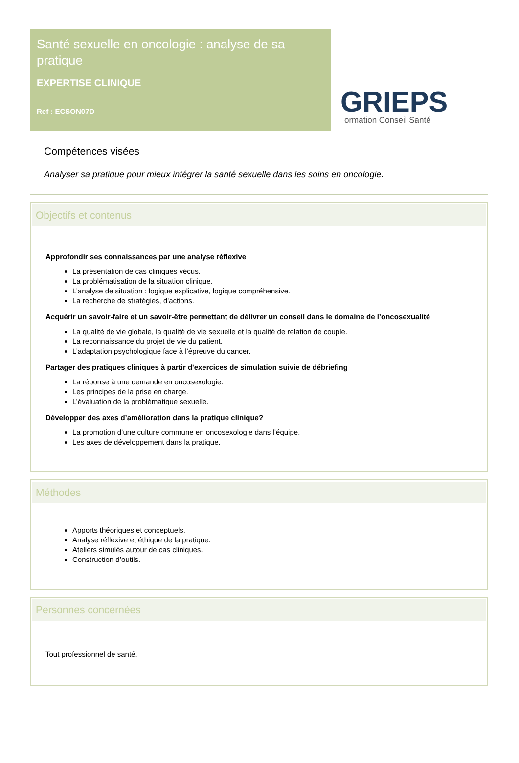Santé sexuelle en oncologie : analyse de sa pratique
EXPERTISE CLINIQUE
Ref : ECSON07D
GRIEPS
ormation Conseil Santé
Compétences visées
Analyser sa pratique pour mieux intégrer la santé sexuelle dans les soins en oncologie.
Objectifs et contenus
Approfondir ses connaissances par une analyse réflexive
La présentation de cas cliniques vécus.
La problématisation de la situation clinique.
L’analyse de situation : logique explicative, logique compréhensive.
La recherche de stratégies, d'actions.
Acquérir un savoir-faire et un savoir-être permettant de délivrer un conseil dans le domaine de l’oncosexualité
La qualité de vie globale, la qualité de vie sexuelle et la qualité de relation de couple.
La reconnaissance du projet de vie du patient.
L’adaptation psychologique face à l’épreuve du cancer.
Partager des pratiques cliniques à partir d'exercices de simulation suivie de débriefing
La réponse à une demande en oncosexologie.
Les principes de la prise en charge.
L’évaluation de la problématique sexuelle.
Développer des axes d’amélioration dans la pratique clinique?
La promotion d’une culture commune en oncosexologie dans l’équipe.
Les axes de développement dans la pratique.
Méthodes
Apports théoriques et conceptuels.
Analyse réflexive et éthique de la pratique.
Ateliers simulés autour de cas cliniques.
Construction d’outils.
Personnes concernées
Tout professionnel de santé.